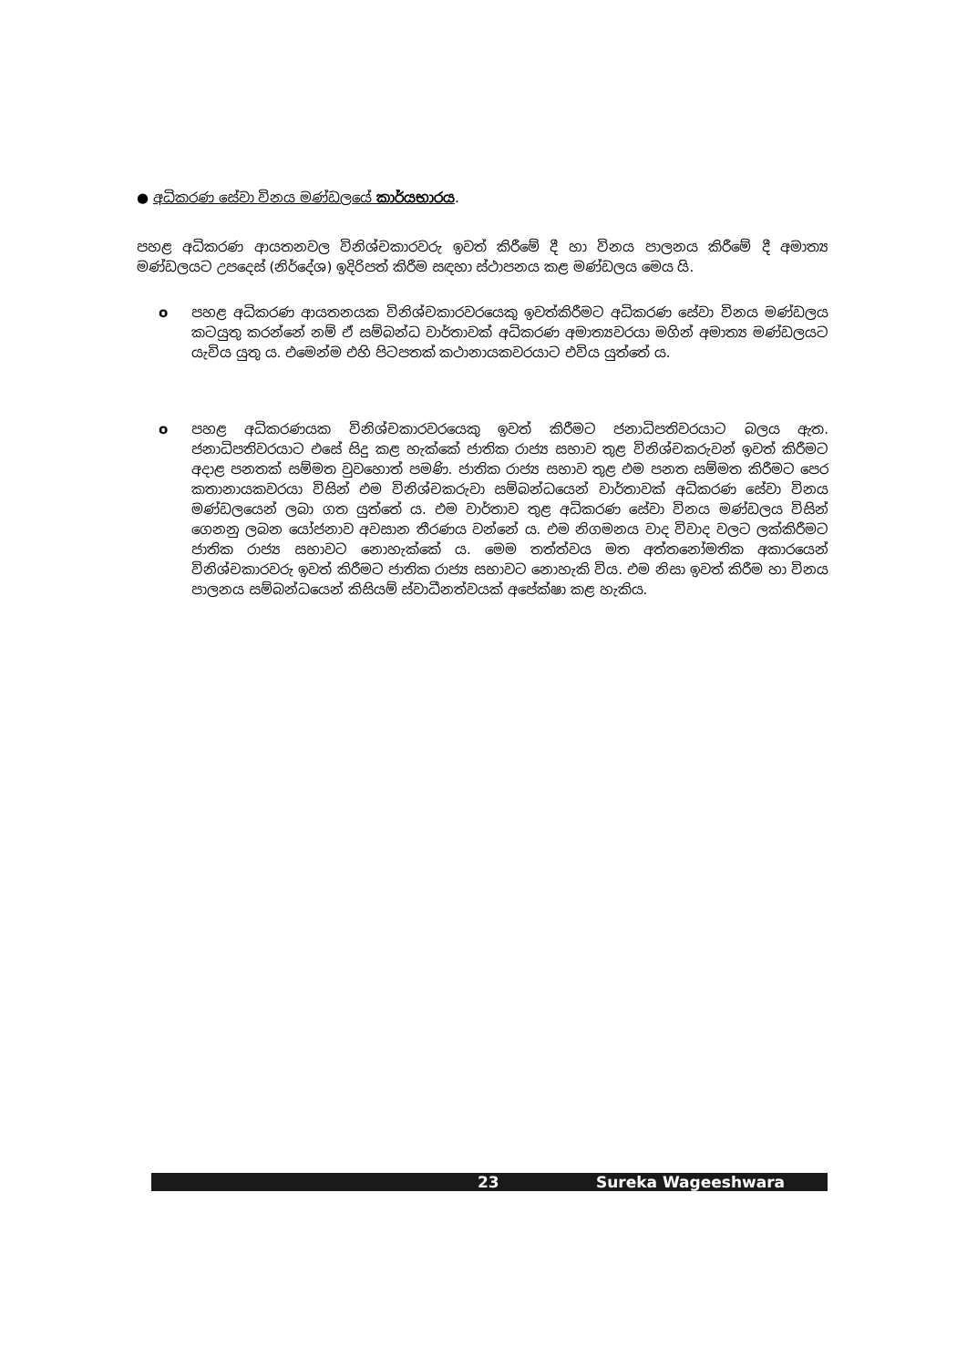● අධිකරණ සේවා විනය මණ්ඩලයේ කාර්යභාරය.
පහළ අධිකරණ ආයතනවල විනිශ්චකාරවරු ඉවත් කිරීමේ දී හා විනය පාලනය කිරීමේ දී අමාත්‍ය මණ්ඩලයට උපදෙස් (නිර්දේශ) ඉදිරිපත් කිරීම සඳහා ස්ථාපනය කළ මණ්ඩලය මෙය යි.
o පහළ අධිකරණ ආයතනයක විනිශ්චකාරවරයෙකු ඉවත්කිරීමට අධිකරණ සේවා විනය මණ්ඩලය කටයුතු කරන්නේ නම් ඒ සම්බන්ධ වාර්තාවක් අධිකරණ අමාත්‍යවරයා මගින් අමාත්‍ය මණ්ඩලයට යැවිය යුතු ය. එමෙන්ම එහි පිටපතක් කථානායකවරයාට එවිය යුත්තේ ය.
o පහළ අධිකරණයක විනිශ්චකාරවරයෙකු ඉවත් කිරීමට ජනාධිපතිවරයාට බලය ඇත. ජනාධිපතිවරයාට එසේ සිදු කළ හැක්කේ ජාතික රාජ්‍ය සභාව තුළ විනිශ්චකරුවන් ඉවත් කිරීමට අදාළ පනතක් සම්මත වුවහොත් පමණි. ජාතික රාජ්‍ය සභාව තුළ එම පනත සම්මත කිරීමට පෙර කතානායකවරයා විසින් එම විනිශ්චකරුවා සම්බන්ධයෙන් වාර්තාවක් අධිකරණ සේවා විනය මණ්ඩලයෙන් ලබා ගත යුත්තේ ය. එම වාර්තාව තුළ අධිකරණ සේවා විනය මණ්ඩලය විසින් ගෙනනු ලබන යෝජනාව අවසාන තීරණය වන්නේ ය. එම නිගමනය වාද විවාද වලට ලක්කිරීමට ජාතික රාජ්‍ය සභාවට නොහැක්කේ ය. මෙම තත්ත්වය මත අත්තනෝමතික අකාරයෙන් විනිශ්චකාරවරු ඉවත් කිරීමට ජාතික රාජ්‍ය සභාවට නොහැකි විය. එම නිසා ඉවත් කිරීම හා විනය පාලනය සම්බන්ධයෙන් කිසියම් ස්වාධීනත්වයක් අපේක්ෂා කළ හැකිය.
23 Sureka Wageeshwara